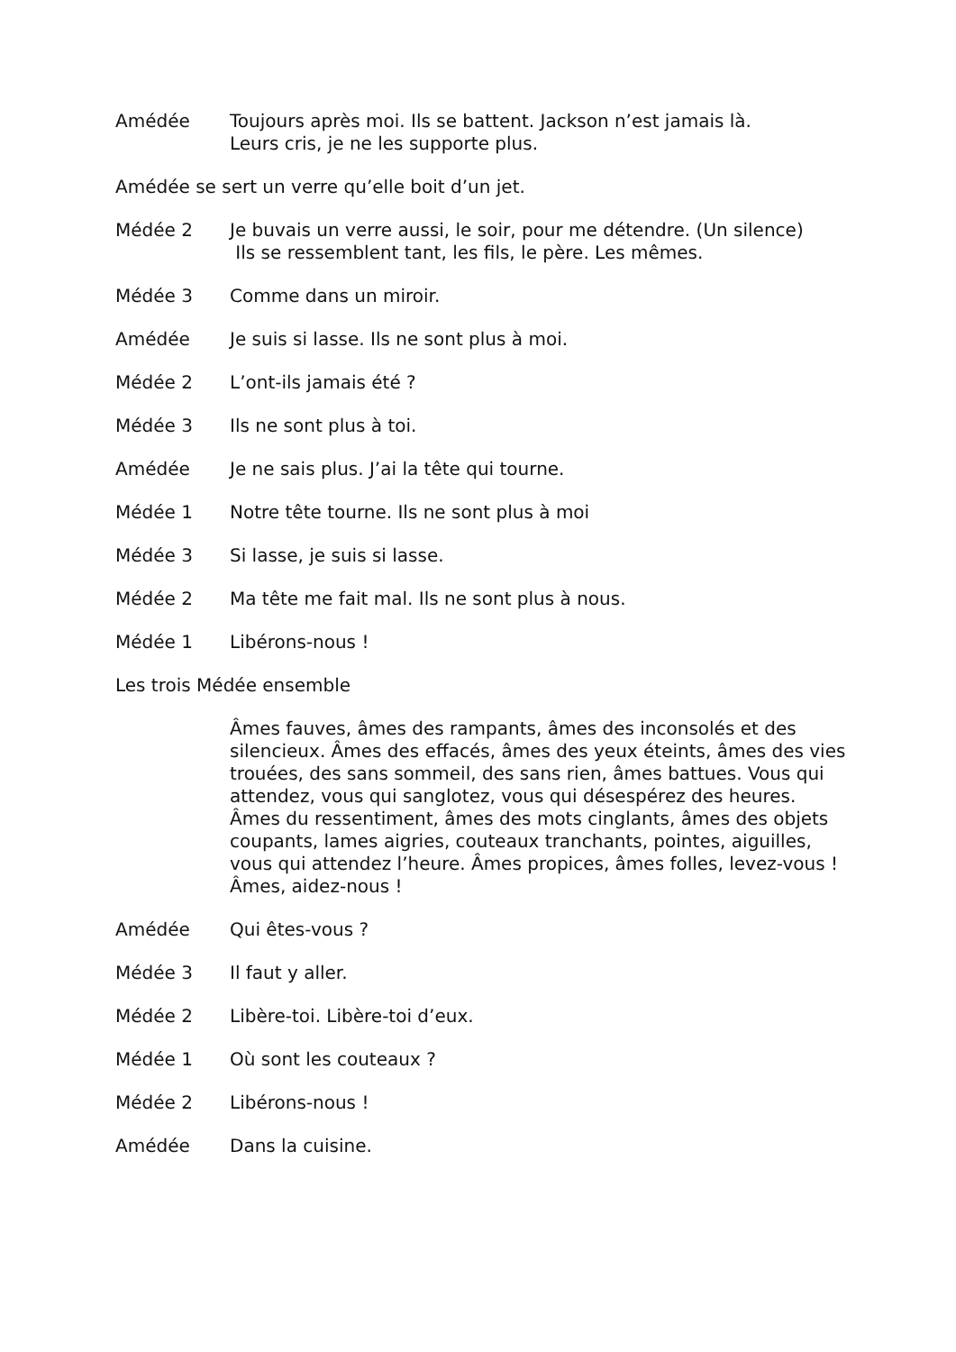Amédée Toujours après moi. Ils se battent. Jackson n’est jamais là.
Leurs cris, je ne les supporte plus.
Amédée se sert un verre qu’elle boit d’un jet.
Médée 2 Je buvais un verre aussi, le soir, pour me détendre. (Un silence)
Ils se ressemblent tant, les fils, le père. Les mêmes.
Médée 3 Comme dans un miroir.
Amédée Je suis si lasse. Ils ne sont plus à moi.
Médée 2 L’ont-ils jamais été ?
Médée 3 Ils ne sont plus à toi.
Amédée Je ne sais plus. J’ai la tête qui tourne.
Médée 1 Notre tête tourne. Ils ne sont plus à moi
Médée 3 Si lasse, je suis si lasse.
Médée 2 Ma tête me fait mal. Ils ne sont plus à nous.
Médée 1 Libérons-nous !
Les trois Médée ensemble
Âmes fauves, âmes des rampants, âmes des inconsolés et des silencieux. Âmes des effacés, âmes des yeux éteints, âmes des vies trouées, des sans sommeil, des sans rien, âmes battues. Vous qui attendez, vous qui sanglotez, vous qui désespérez des heures. Âmes du ressentiment, âmes des mots cinglants, âmes des objets coupants, lames aigries, couteaux tranchants, pointes, aiguilles, vous qui attendez l’heure. Âmes propices, âmes folles, levez-vous ! Âmes, aidez-nous !
Amédée Qui êtes-vous ?
Médée 3 Il faut y aller.
Médée 2 Libère-toi. Libère-toi d’eux.
Médée 1 Où sont les couteaux ?
Médée 2 Libérons-nous !
Amédée Dans la cuisine.